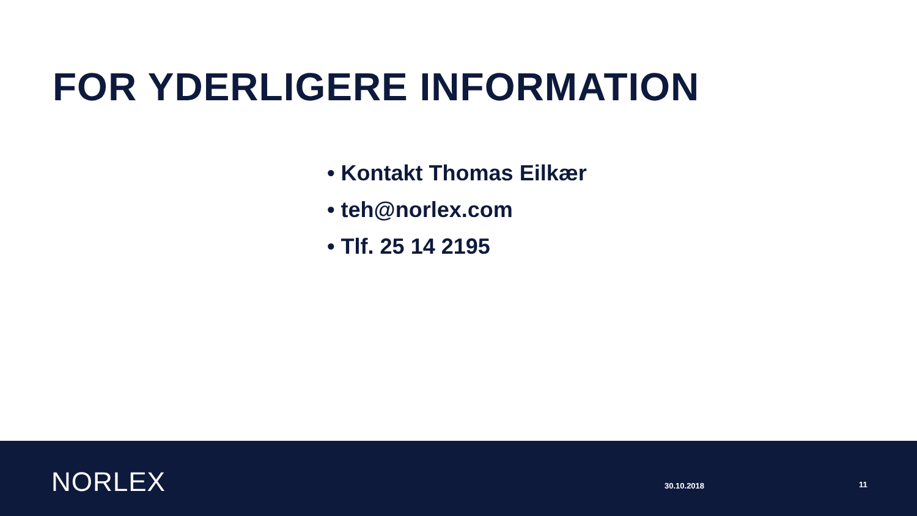FOR YDERLIGERE INFORMATION
• Kontakt Thomas Eilkær
• teh@norlex.com
• Tlf. 25 14 2195
NORLEX 30.10.2018 11